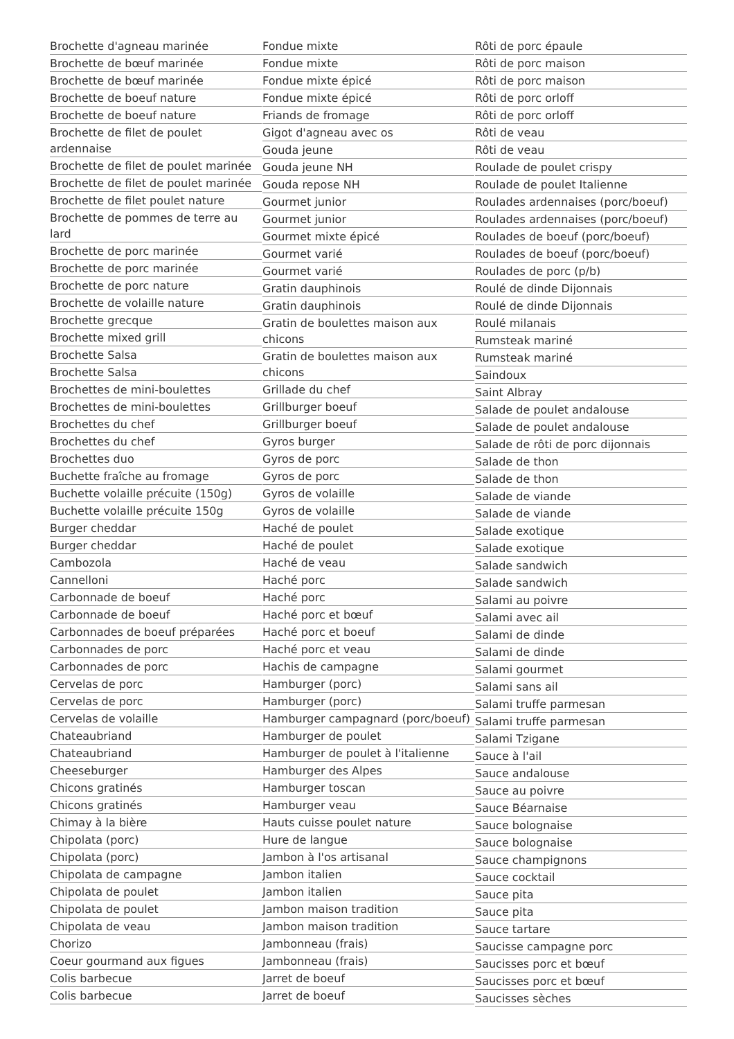Brochette d'agneau marinée
Brochette de bœuf marinée
Brochette de bœuf marinée
Brochette de boeuf nature
Brochette de boeuf nature
Brochette de filet de poulet ardennaise
Brochette de filet de poulet marinée
Brochette de filet de poulet marinée
Brochette de filet poulet nature
Brochette de pommes de terre au lard
Brochette de porc marinée
Brochette de porc marinée
Brochette de porc nature
Brochette de volaille nature
Brochette grecque
Brochette mixed grill
Brochette Salsa
Brochette Salsa
Brochettes de mini-boulettes
Brochettes de mini-boulettes
Brochettes du chef
Brochettes du chef
Brochettes duo
Buchette fraîche au fromage
Buchette volaille précuite (150g)
Buchette volaille précuite 150g
Burger cheddar
Burger cheddar
Cambozola
Cannelloni
Carbonnade de boeuf
Carbonnade de boeuf
Carbonnades de boeuf préparées
Carbonnades de porc
Carbonnades de porc
Cervelas de porc
Cervelas de porc
Cervelas de volaille
Chateaubriand
Chateaubriand
Cheeseburger
Chicons gratinés
Chicons gratinés
Chimay à la bière
Chipolata (porc)
Chipolata (porc)
Chipolata de campagne
Chipolata de poulet
Chipolata de poulet
Chipolata de veau
Chorizo
Coeur gourmand aux figues
Colis barbecue
Colis barbecue
Fondue mixte
Fondue mixte
Fondue mixte épicé
Fondue mixte épicé
Friands de fromage
Gigot d'agneau avec os
Gouda jeune
Gouda jeune NH
Gouda repose NH
Gourmet junior
Gourmet junior
Gourmet mixte épicé
Gourmet varié
Gourmet varié
Gratin dauphinois
Gratin dauphinois
Gratin de boulettes maison aux chicons
Gratin de boulettes maison aux chicons
Grillade du chef
Grillburger boeuf
Grillburger boeuf
Gyros burger
Gyros de porc
Gyros de porc
Gyros de volaille
Gyros de volaille
Haché de poulet
Haché de poulet
Haché de veau
Haché porc
Haché porc
Haché porc et bœuf
Haché porc et boeuf
Haché porc et veau
Hachis de campagne
Hamburger (porc)
Hamburger (porc)
Hamburger campagnard (porc/boeuf)
Hamburger de poulet
Hamburger de poulet à l'italienne
Hamburger des Alpes
Hamburger toscan
Hamburger veau
Hauts cuisse poulet nature
Hure de langue
Jambon à l'os artisanal
Jambon italien
Jambon italien
Jambon maison tradition
Jambon maison tradition
Jambonneau (frais)
Jambonneau (frais)
Jarret de boeuf
Jarret de boeuf
Rôti de porc épaule
Rôti de porc maison
Rôti de porc maison
Rôti de porc orloff
Rôti de porc orloff
Rôti de veau
Rôti de veau
Roulade de poulet crispy
Roulade de poulet Italienne
Roulades ardennaises (porc/boeuf)
Roulades ardennaises (porc/boeuf)
Roulades de boeuf (porc/boeuf)
Roulades de boeuf (porc/boeuf)
Roulades de porc (p/b)
Roulé de dinde Dijonnais
Roulé de dinde Dijonnais
Roulé milanais
Rumsteak mariné
Rumsteak mariné
Saindoux
Saint Albray
Salade de poulet andalouse
Salade de poulet andalouse
Salade de rôti de porc dijonnais
Salade de thon
Salade de thon
Salade de viande
Salade de viande
Salade exotique
Salade exotique
Salade sandwich
Salade sandwich
Salami au poivre
Salami avec ail
Salami de dinde
Salami de dinde
Salami gourmet
Salami sans ail
Salami truffe parmesan
Salami truffe parmesan
Salami Tzigane
Sauce à l'ail
Sauce andalouse
Sauce au poivre
Sauce Béarnaise
Sauce bolognaise
Sauce bolognaise
Sauce champignons
Sauce cocktail
Sauce pita
Sauce pita
Sauce tartare
Saucisse campagne porc
Saucisses porc et bœuf
Saucisses porc et bœuf
Saucisses sèches